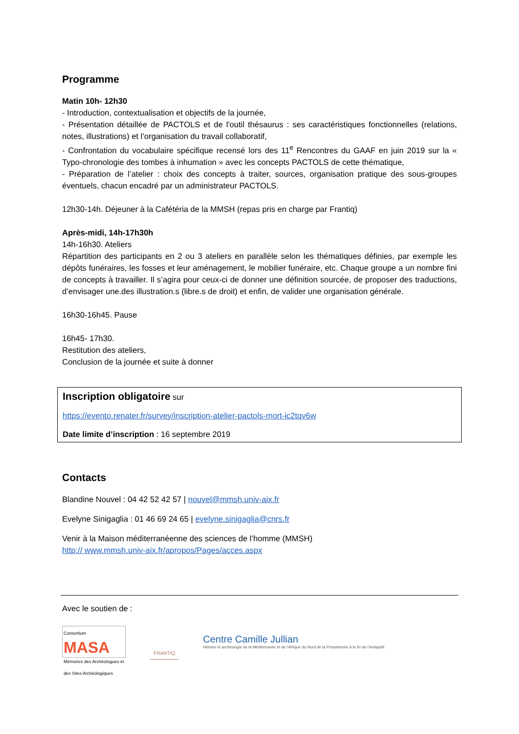Programme
Matin 10h- 12h30
- Introduction, contextualisation et objectifs de la journée,
- Présentation détaillée de PACTOLS et de l'outil thésaurus : ses caractéristiques fonctionnelles (relations, notes, illustrations) et l’organisation du travail collaboratif,
- Confrontation du vocabulaire spécifique recensé lors des 11<sup>e</sup> Rencontres du GAAF en juin 2019 sur la « Typo-chronologie des tombes à inhumation » avec les concepts PACTOLS de cette thématique,
- Préparation de l’atelier : choix des concepts à traiter, sources, organisation pratique des sous-groupes éventuels, chacun encadré par un administrateur PACTOLS.
12h30-14h. Déjeuner à la Cafétéria de la MMSH (repas pris en charge par Frantiq)
Après-midi, 14h-17h30h
14h-16h30. Ateliers
Répartition des participants en 2 ou 3 ateliers en parallèle selon les thématiques définies, par exemple les dépôts funéraires, les fosses et leur aménagement, le mobilier funéraire, etc. Chaque groupe a un nombre fini de concepts à travailler. Il s’agira pour ceux-ci de donner une définition sourcée, de proposer des traductions, d’envisager une.des illustration.s (libre.s de droit) et enfin, de valider une organisation générale.
16h30-16h45. Pause
16h45- 17h30.
Restitution des ateliers,
Conclusion de la journée et suite à donner
Inscription obligatoire sur
https://evento.renater.fr/survey/inscription-atelier-pactols-mort-ic2tqv6w
Date limite d’inscription : 16 septembre 2019
Contacts
Blandine Nouvel : 04 42 52 42 57 | nouvel@mmsh.univ-aix.fr
Evelyne Sinigaglia : 01 46 69 24 65 | evelyne.sinigaglia@cnrs.fr
Venir à la Maison méditerranéenne des sciences de l’homme (MMSH)
http:// www.mmsh.univ-aix.fr/apropos/Pages/acces.aspx
Avec le soutien de :
Consortium
MASA
Mémoires des Archéologues et des Sites Archéologiques
FRANTIQ
Centre Camille Jullian
Histoire et archéologie de la Méditerranée et de l’Afrique du Nord de la Protohistoire à la fin de l’Antiquité